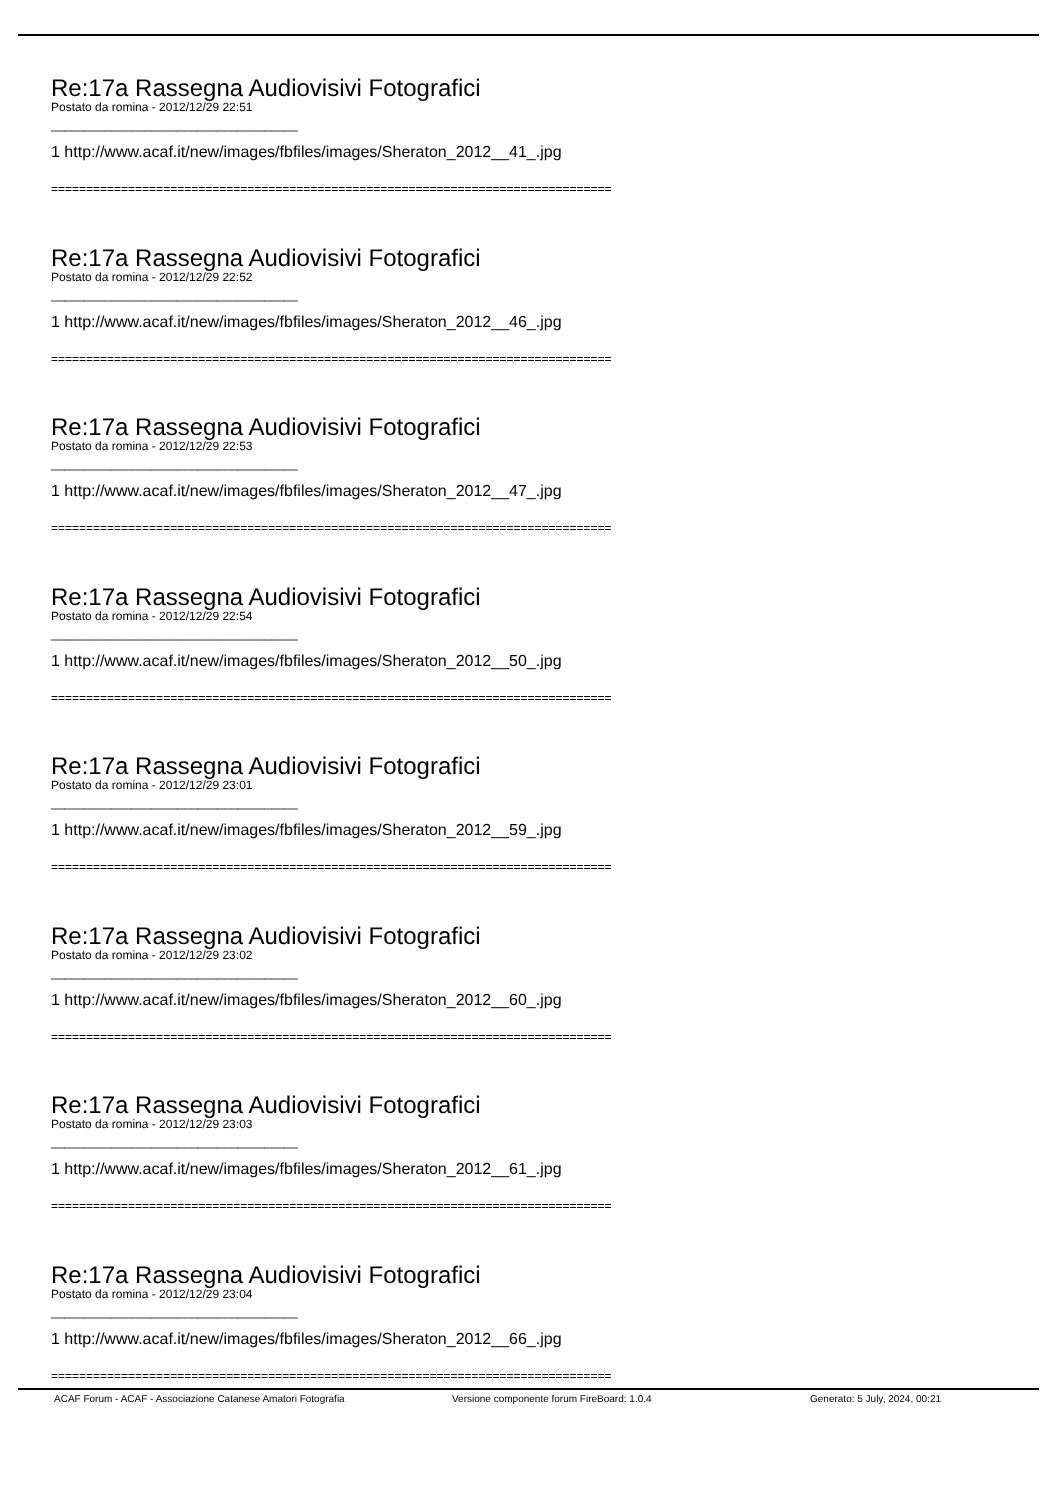Re:17a Rassegna Audiovisivi Fotografici
Postato da romina - 2012/12/29 22:51
_____________________________________
1 http://www.acaf.it/new/images/fbfiles/images/Sheraton_2012__41_.jpg
================================================================================
Re:17a Rassegna Audiovisivi Fotografici
Postato da romina - 2012/12/29 22:52
_____________________________________
1 http://www.acaf.it/new/images/fbfiles/images/Sheraton_2012__46_.jpg
================================================================================
Re:17a Rassegna Audiovisivi Fotografici
Postato da romina - 2012/12/29 22:53
_____________________________________
1 http://www.acaf.it/new/images/fbfiles/images/Sheraton_2012__47_.jpg
================================================================================
Re:17a Rassegna Audiovisivi Fotografici
Postato da romina - 2012/12/29 22:54
_____________________________________
1 http://www.acaf.it/new/images/fbfiles/images/Sheraton_2012__50_.jpg
================================================================================
Re:17a Rassegna Audiovisivi Fotografici
Postato da romina - 2012/12/29 23:01
_____________________________________
1 http://www.acaf.it/new/images/fbfiles/images/Sheraton_2012__59_.jpg
================================================================================
Re:17a Rassegna Audiovisivi Fotografici
Postato da romina - 2012/12/29 23:02
_____________________________________
1 http://www.acaf.it/new/images/fbfiles/images/Sheraton_2012__60_.jpg
================================================================================
Re:17a Rassegna Audiovisivi Fotografici
Postato da romina - 2012/12/29 23:03
_____________________________________
1 http://www.acaf.it/new/images/fbfiles/images/Sheraton_2012__61_.jpg
================================================================================
Re:17a Rassegna Audiovisivi Fotografici
Postato da romina - 2012/12/29 23:04
_____________________________________
1 http://www.acaf.it/new/images/fbfiles/images/Sheraton_2012__66_.jpg
================================================================================
ACAF Forum - ACAF - Associazione Catanese Amatori Fotografia Versione componente forum FireBoard: 1.0.4 Generato: 5 July, 2024, 00:21